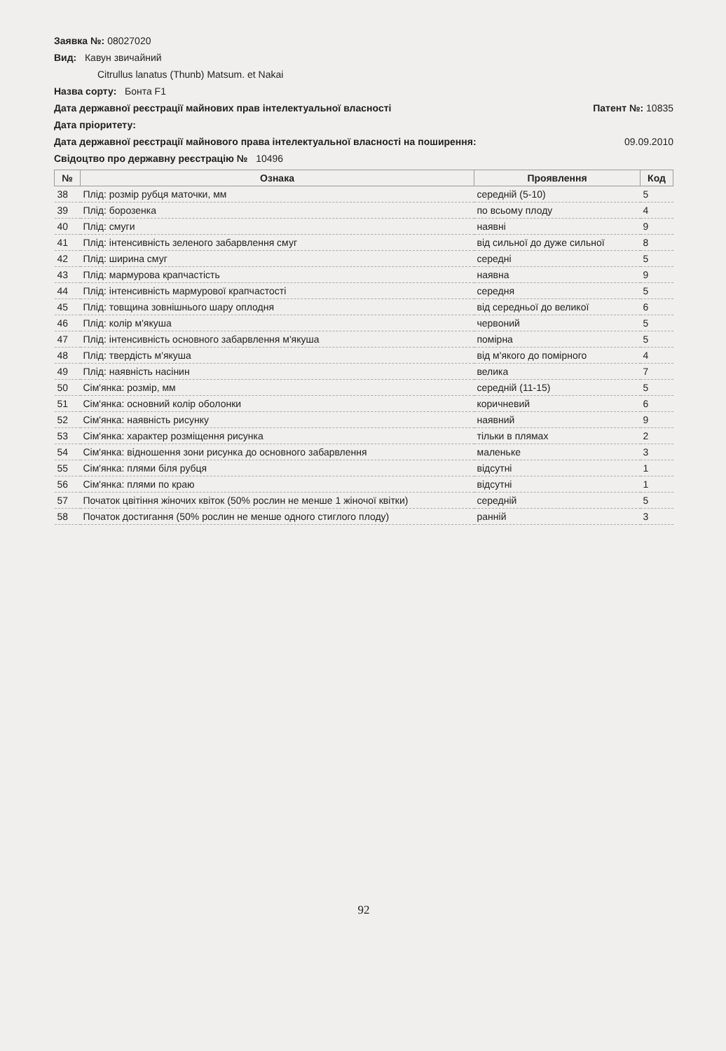Заявка №: 08027020
Вид: Кавун звичайний
Citrullus lanatus (Thunb) Matsum. et Nakai
Назва сорту: Бонта F1
Дата державної реєстрації майнових прав інтелектуальної власності
Патент №: 10835
Дата пріоритету:
Дата державної реєстрації майнового права інтелектуальної власності на поширення:
09.09.2010
Свідоцтво про державну реєстрацію № 10496
| № | Ознака | Проявлення | Код |
| --- | --- | --- | --- |
| 38 | Плід: розмір рубця маточки, мм | середній (5-10) | 5 |
| 39 | Плід: борозенка | по всьому плоду | 4 |
| 40 | Плід: смуги | наявні | 9 |
| 41 | Плід: інтенсивність зеленого забарвлення смуг | від сильної до дуже сильної | 8 |
| 42 | Плід: ширина смуг | середні | 5 |
| 43 | Плід: мармурова крапчастість | наявна | 9 |
| 44 | Плід: інтенсивність мармурової крапчастості | середня | 5 |
| 45 | Плід: товщина зовнішнього шару оплодня | від середньої до великої | 6 |
| 46 | Плід: колір м'якуша | червоний | 5 |
| 47 | Плід: інтенсивність основного забарвлення м'якуша | помірна | 5 |
| 48 | Плід: твердість м'якуша | від м'якого до помірного | 4 |
| 49 | Плід: наявність насінин | велика | 7 |
| 50 | Сім'янка: розмір, мм | середній (11-15) | 5 |
| 51 | Сім'янка: основний колір оболонки | коричневий | 6 |
| 52 | Сім'янка: наявність рисунку | наявний | 9 |
| 53 | Сім'янка: характер розміщення рисунка | тільки в плямах | 2 |
| 54 | Сім'янка: відношення зони рисунка до основного забарвлення | маленьке | 3 |
| 55 | Сім'янка: плями біля рубця | відсутні | 1 |
| 56 | Сім'янка: плями по краю | відсутні | 1 |
| 57 | Початок цвітіння жіночих квіток (50% рослин не менше 1 жіночої квітки) | середній | 5 |
| 58 | Початок достигання (50% рослин не менше одного стиглого плоду) | ранній | 3 |
92